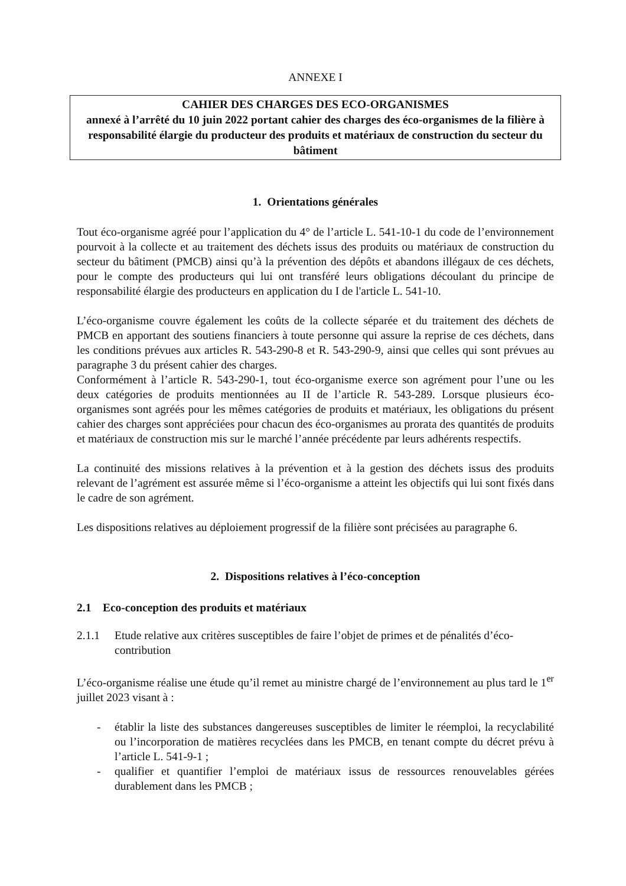ANNEXE I
CAHIER DES CHARGES DES ECO-ORGANISMES
annexé à l’arrêté du 10 juin 2022 portant cahier des charges des éco-organismes de la filière à responsabilité élargie du producteur des produits et matériaux de construction du secteur du bâtiment
1. Orientations générales
Tout éco-organisme agréé pour l’application du 4° de l’article L. 541-10-1 du code de l’environnement pourvoit à la collecte et au traitement des déchets issus des produits ou matériaux de construction du secteur du bâtiment (PMCB) ainsi qu’à la prévention des dépôts et abandons illégaux de ces déchets, pour le compte des producteurs qui lui ont transféré leurs obligations découlant du principe de responsabilité élargie des producteurs en application du I de l'article L. 541-10.
L’éco-organisme couvre également les coûts de la collecte séparée et du traitement des déchets de PMCB en apportant des soutiens financiers à toute personne qui assure la reprise de ces déchets, dans les conditions prévues aux articles R. 543-290-8 et R. 543-290-9, ainsi que celles qui sont prévues au paragraphe 3 du présent cahier des charges.
Conformément à l’article R. 543-290-1, tout éco-organisme exerce son agrément pour l’une ou les deux catégories de produits mentionnées au II de l’article R. 543-289. Lorsque plusieurs éco-organismes sont agréés pour les mêmes catégories de produits et matériaux, les obligations du présent cahier des charges sont appréciées pour chacun des éco-organismes au prorata des quantités de produits et matériaux de construction mis sur le marché l’année précédente par leurs adhérents respectifs.
La continuité des missions relatives à la prévention et à la gestion des déchets issus des produits relevant de l’agrément est assurée même si l’éco-organisme a atteint les objectifs qui lui sont fixés dans le cadre de son agrément.
Les dispositions relatives au déploiement progressif de la filière sont précisées au paragraphe 6.
2. Dispositions relatives à l’éco-conception
2.1 Eco-conception des produits et matériaux
2.1.1 Etude relative aux critères susceptibles de faire l’objet de primes et de pénalités d’éco-contribution
L’éco-organisme réalise une étude qu’il remet au ministre chargé de l’environnement au plus tard le 1<sup>er</sup> juillet 2023 visant à :
- établir la liste des substances dangereuses susceptibles de limiter le réemploi, la recyclabilité ou l’incorporation de matières recyclées dans les PMCB, en tenant compte du décret prévu à l’article L. 541-9-1 ;
- qualifier et quantifier l’emploi de matériaux issus de ressources renouvelables gérées durablement dans les PMCB ;